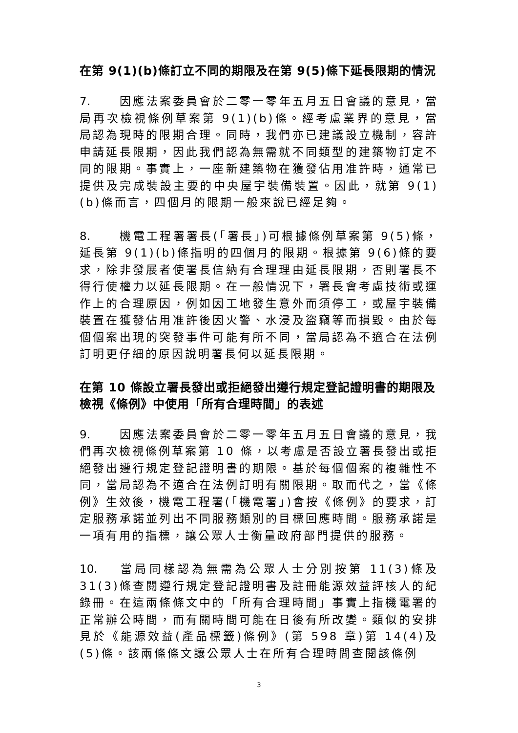在第 9(1)(b)條訂立不同的期限及在第 9(5)條下延長限期的情況
7. 因應法案委員會於二零一零年五月五日會議的意見，當局再次檢視條例草案第 9(1)(b)條。經考慮業界的意見，當局認為現時的限期合理。同時，我們亦已建議設立機制，容許申請延長限期，因此我們認為無需就不同類型的建築物訂定不同的限期。事實上，一座新建築物在獲發佔用准許時，通常已提供及完成裝設主要的中央屋宇裝備裝置。因此，就第 9(1)(b)條而言，四個月的限期一般來說已經足夠。
8. 機電工程署署長(「署長」)可根據條例草案第 9(5)條，延長第 9(1)(b)條指明的四個月的限期。根據第 9(6)條的要求，除非發展者使署長信納有合理理由延長限期，否則署長不得行使權力以延長限期。在一般情況下，署長會考慮技術或運作上的合理原因，例如因工地發生意外而須停工，或屋宇裝備裝置在獲發佔用准許後因火警、水浸及盜竊等而損毀。由於每個個案出現的突發事件可能有所不同，當局認為不適合在法例訂明更仔細的原因說明署長何以延長限期。
在第 10 條設立署長發出或拒絕發出遵行規定登記證明書的期限及檢視《條例》中使用「所有合理時間」的表述
9. 因應法案委員會於二零一零年五月五日會議的意見，我們再次檢視條例草案第 10 條，以考慮是否設立署長發出或拒絕發出遵行規定登記證明書的期限。基於每個個案的複雜性不同，當局認為不適合在法例訂明有關限期。取而代之，當《條例》生效後，機電工程署(「機電署」)會按《條例》的要求，訂定服務承諾並列出不同服務類別的目標回應時間。服務承諾是一項有用的指標，讓公眾人士衡量政府部門提供的服務。
10. 當局同樣認為無需為公眾人士分別按第 11(3)條及 31(3)條查閱遵行規定登記證明書及註冊能源效益評核人的紀錄冊。在這兩條條文中的「所有合理時間」事實上指機電署的正常辦公時間，而有關時間可能在日後有所改變。類似的安排見於《能源效益(產品標籤)條例》(第 598 章)第 14(4)及(5)條。該兩條條文讓公眾人士在所有合理時間查閱該條例
3